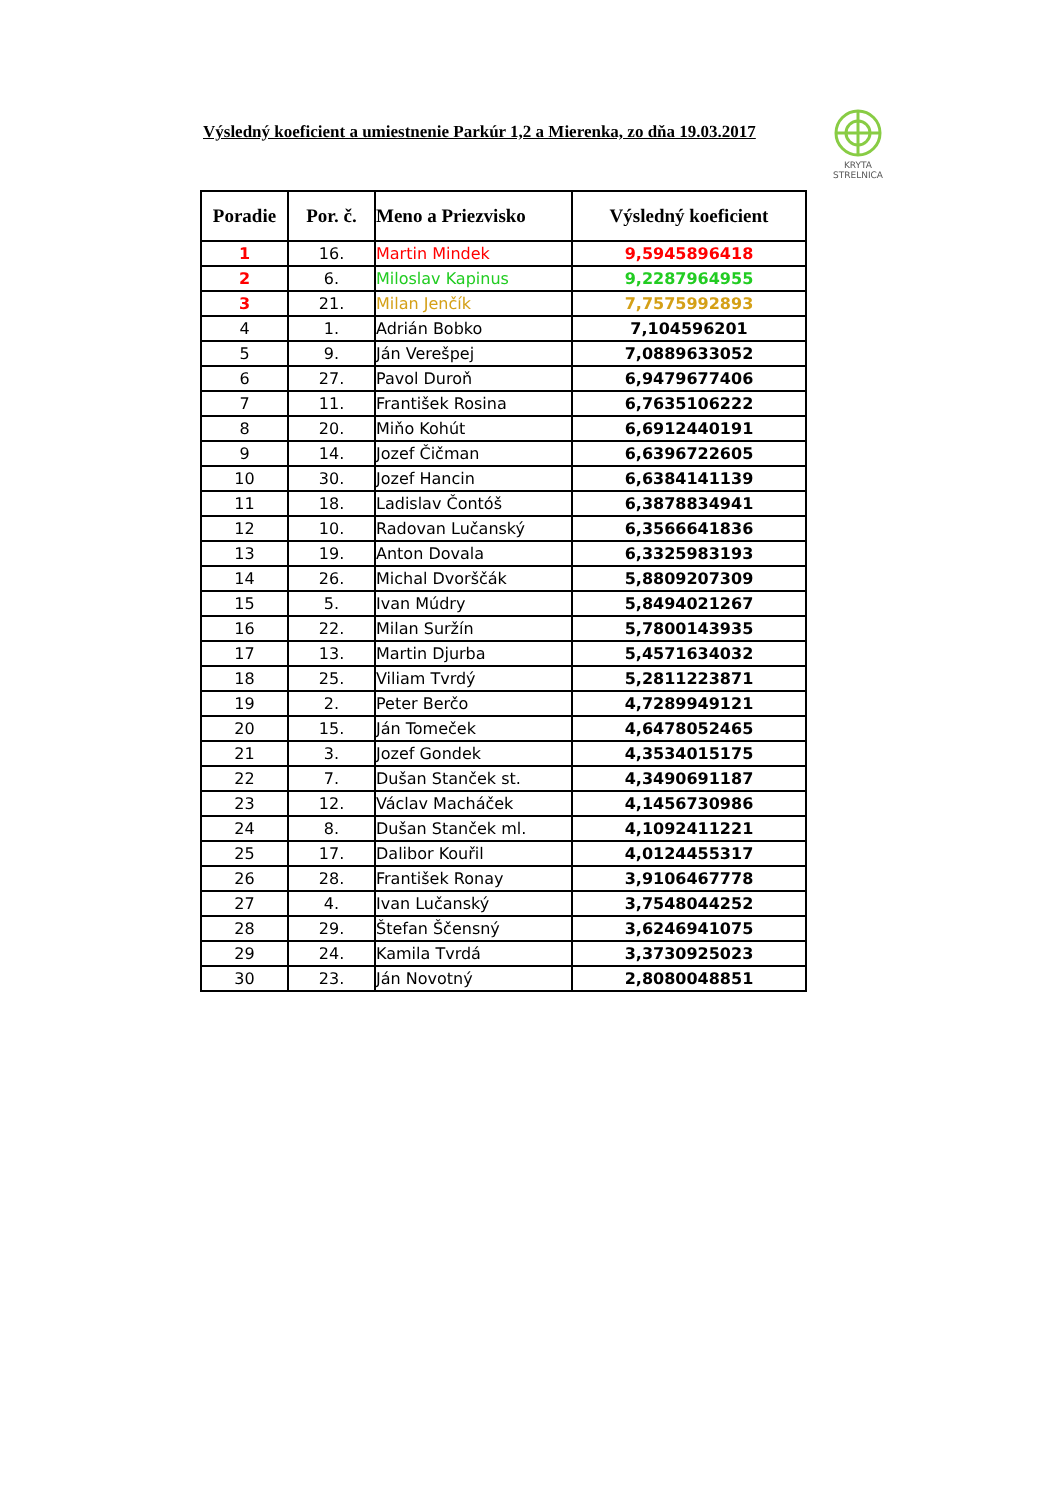Výsledný koeficient a umiestnenie Parkúr 1,2 a Mierenka, zo dňa 19.03.2017
KRYTA
STRELNICA
| Poradie | Por. č. | Meno a Priezvisko | Výsledný koeficient |
| --- | --- | --- | --- |
| 1 | 16. | Martin Mindek | 9,5945896418 |
| 2 | 6. | Miloslav Kapinus | 9,2287964955 |
| 3 | 21. | Milan Jenčík | 7,7575992893 |
| 4 | 1. | Adrián Bobko | 7,104596201 |
| 5 | 9. | Ján Verešpej | 7,0889633052 |
| 6 | 27. | Pavol Duroň | 6,9479677406 |
| 7 | 11. | František Rosina | 6,7635106222 |
| 8 | 20. | Miňo Kohút | 6,6912440191 |
| 9 | 14. | Jozef Čičman | 6,6396722605 |
| 10 | 30. | Jozef Hancin | 6,6384141139 |
| 11 | 18. | Ladislav Čontóš | 6,3878834941 |
| 12 | 10. | Radovan Lučanský | 6,3566641836 |
| 13 | 19. | Anton Dovala | 6,3325983193 |
| 14 | 26. | Michal Dvorščák | 5,8809207309 |
| 15 | 5. | Ivan Múdry | 5,8494021267 |
| 16 | 22. | Milan Suržín | 5,7800143935 |
| 17 | 13. | Martin Djurba | 5,4571634032 |
| 18 | 25. | Viliam Tvrdý | 5,2811223871 |
| 19 | 2. | Peter Berčo | 4,7289949121 |
| 20 | 15. | Ján Tomeček | 4,6478052465 |
| 21 | 3. | Jozef Gondek | 4,3534015175 |
| 22 | 7. | Dušan Stanček st. | 4,3490691187 |
| 23 | 12. | Václav Macháček | 4,1456730986 |
| 24 | 8. | Dušan Stanček ml. | 4,1092411221 |
| 25 | 17. | Dalibor Kouřil | 4,0124455317 |
| 26 | 28. | František Ronay | 3,9106467778 |
| 27 | 4. | Ivan Lučanský | 3,7548044252 |
| 28 | 29. | Štefan Ščensný | 3,6246941075 |
| 29 | 24. | Kamila Tvrdá | 3,3730925023 |
| 30 | 23. | Ján Novotný | 2,8080048851 |